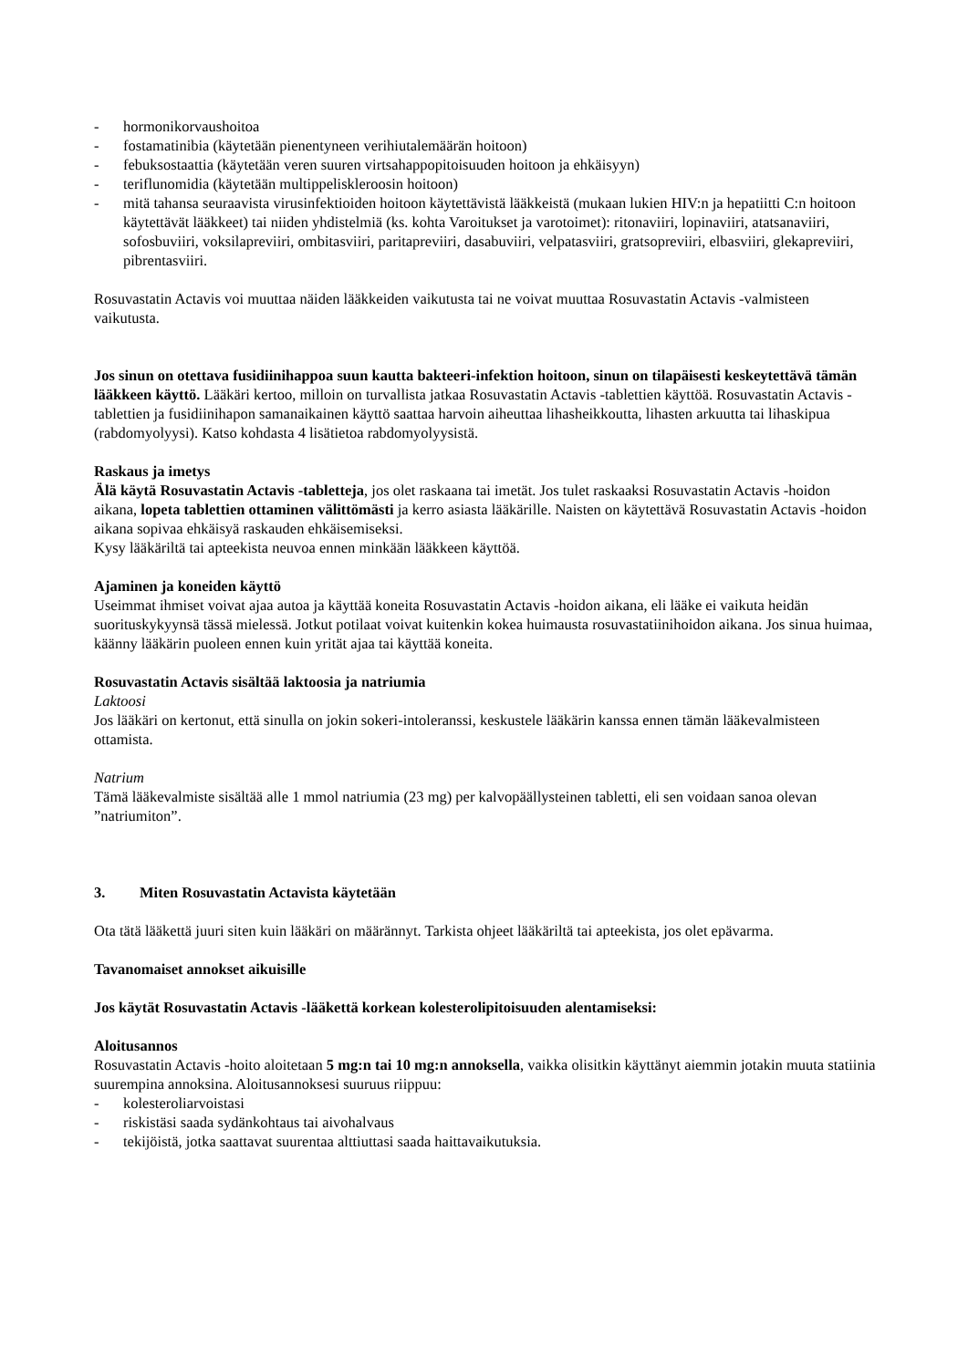- hormonikorvaushoitoa
- fostamatinibia (käytetään pienentyneen verihiutalemäärän hoitoon)
- febuksostaattia (käytetään veren suuren virtsahappopitoisuuden hoitoon ja ehkäisyyn)
- teriflunomidia (käytetään multippeliskleroosin hoitoon)
- mitä tahansa seuraavista virusinfektioiden hoitoon käytettävistä lääkkeistä (mukaan lukien HIV:n ja hepatiitti C:n hoitoon käytettävät lääkkeet) tai niiden yhdistelmiä (ks. kohta Varoitukset ja varotoimet): ritonaviiri, lopinaviiri, atatsanaviiri, sofosbuviiri, voksilapreviiri, ombitasviiri, paritapreviiri, dasabuviiri, velpatasviiri, gratsopreviiri, elbasviiri, glekapreviiri, pibrentasviiri.
Rosuvastatin Actavis voi muuttaa näiden lääkkeiden vaikutusta tai ne voivat muuttaa Rosuvastatin Actavis -valmisteen vaikutusta.
Jos sinun on otettava fusidiinihappoa suun kautta bakteeri-infektion hoitoon, sinun on tilapäisesti keskeytettävä tämän lääkkeen käyttö. Lääkäri kertoo, milloin on turvallista jatkaa Rosuvastatin Actavis -tablettien käyttöä. Rosuvastatin Actavis -tablettien ja fusidiinihapon samanaikainen käyttö saattaa harvoin aiheuttaa lihasheikkoutta, lihasten arkuutta tai lihaskipua (rabdomyolyysi). Katso kohdasta 4 lisätietoa rabdomyolyysistä.
Raskaus ja imetys
Älä käytä Rosuvastatin Actavis -tabletteja, jos olet raskaana tai imetät. Jos tulet raskaaksi Rosuvastatin Actavis -hoidon aikana, lopeta tablettien ottaminen välittömästi ja kerro asiasta lääkärille. Naisten on käytettävä Rosuvastatin Actavis -hoidon aikana sopivaa ehkäisyä raskauden ehkäisemiseksi.
Kysy lääkäriltä tai apteekista neuvoa ennen minkään lääkkeen käyttöä.
Ajaminen ja koneiden käyttö
Useimmat ihmiset voivat ajaa autoa ja käyttää koneita Rosuvastatin Actavis -hoidon aikana, eli lääke ei vaikuta heidän suorituskykyynsä tässä mielessä. Jotkut potilaat voivat kuitenkin kokea huimausta rosuvastatiinihoidon aikana. Jos sinua huimaa, käänny lääkärin puoleen ennen kuin yrität ajaa tai käyttää koneita.
Rosuvastatin Actavis sisältää laktoosia ja natriumia
Laktoosi
Jos lääkäri on kertonut, että sinulla on jokin sokeri-intoleranssi, keskustele lääkärin kanssa ennen tämän lääkevalmisteen ottamista.
Natrium
Tämä lääkevalmiste sisältää alle 1 mmol natriumia (23 mg) per kalvopäällysteinen tabletti, eli sen voidaan sanoa olevan ”natriumiton”.
3. Miten Rosuvastatin Actavista käytetään
Ota tätä lääkettä juuri siten kuin lääkäri on määrännyt. Tarkista ohjeet lääkäriltä tai apteekista, jos olet epävarma.
Tavanomaiset annokset aikuisille
Jos käytät Rosuvastatin Actavis -lääkettä korkean kolesterolipitoisuuden alentamiseksi:
Aloitusannos
Rosuvastatin Actavis -hoito aloitetaan 5 mg:n tai 10 mg:n annoksella, vaikka olisitkin käyttänyt aiemmin jotakin muuta statiinia suurempina annoksina. Aloitusannoksesi suuruus riippuu:
- kolesteroliarvoistasi
- riskistäsi saada sydänkohtaus tai aivohalvaus
- tekijöistä, jotka saattavat suurentaa alttiuttasi saada haittavaikutuksia.